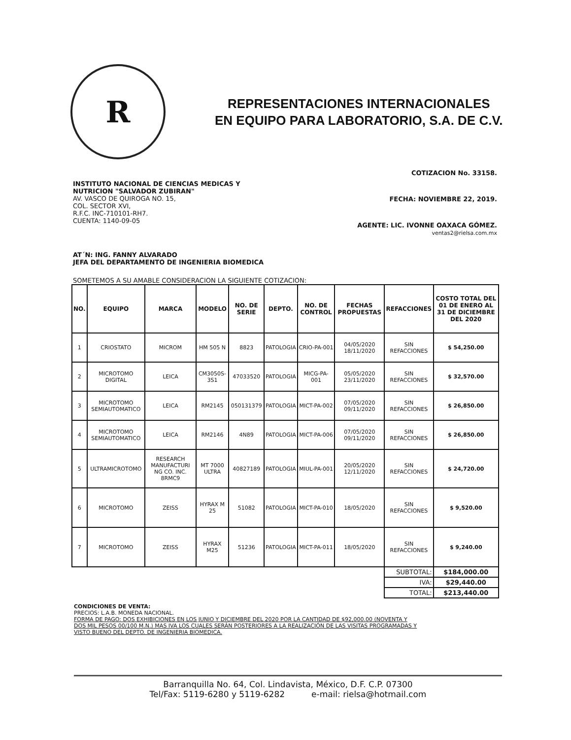R
REPRESENTACIONES INTERNACIONALES
EN EQUIPO PARA LABORATORIO, S.A. DE C.V.
INSTITUTO NACIONAL DE CIENCIAS MEDICAS Y
NUTRICION "SALVADOR ZUBIRAN"
AV. VASCO DE QUIROGA NO. 15,
COL. SECTOR XVI,
R.F.C. INC-710101-RH7.
CUENTA: 1140-09-05
COTIZACION No. 33158.
FECHA: NOVIEMBRE 22, 2019.
AGENTE: LIC. IVONNE OAXACA GÓMEZ.
ventas2@rielsa.com.mx
AT´N: ING. FANNY ALVARADO
JEFA DEL DEPARTAMENTO DE INGENIERIA BIOMEDICA
SOMETEMOS A SU AMABLE CONSIDERACION LA SIGUIENTE COTIZACION:
| NO. | EQUIPO | MARCA | MODELO | NO. DE SERIE | DEPTO. | NO. DE CONTROL | FECHAS PROPUESTAS | REFACCIONES | COSTO TOTAL DEL 01 DE ENERO AL 31 DE DICIEMBRE DEL 2020 |
| --- | --- | --- | --- | --- | --- | --- | --- | --- | --- |
| 1 | CRIOSTATO | MICROM | HM 505 N | 8823 | PATOLOGIA | CRIO-PA-001 | 04/05/2020 18/11/2020 | SIN REFACCIONES | $ 54,250.00 |
| 2 | MICROTOMO DIGITAL | LEICA | CM3050S-3S1 | 47033520 | PATOLOGIA | MICG-PA-001 | 05/05/2020 23/11/2020 | SIN REFACCIONES | $ 32,570.00 |
| 3 | MICROTOMO SEMIAUTOMATICO | LEICA | RM2145 | 050131379 | PATOLOGIA | MICT-PA-002 | 07/05/2020 09/11/2020 | SIN REFACCIONES | $ 26,850.00 |
| 4 | MICROTOMO SEMIAUTOMATICO | LEICA | RM2146 | 4N89 | PATOLOGIA | MICT-PA-006 | 07/05/2020 09/11/2020 | SIN REFACCIONES | $ 26,850.00 |
| 5 | ULTRAMICROTOMO | RESEARCH MANUFACTURI NG CO. INC. 8RMC9 | MT 7000 ULTRA | 40827189 | PATOLOGIA | MIUL-PA-001 | 20/05/2020 12/11/2020 | SIN REFACCIONES | $ 24,720.00 |
| 6 | MICROTOMO | ZEISS | HYRAX M 25 | 51082 | PATOLOGIA | MICT-PA-010 | 18/05/2020 | SIN REFACCIONES | $ 9,520.00 |
| 7 | MICROTOMO | ZEISS | HYRAX M25 | 51236 | PATOLOGIA | MICT-PA-011 | 18/05/2020 | SIN REFACCIONES | $ 9,240.00 |
| | | | | | | | | SUBTOTAL: | $184,000.00 |
| | | | | | | | | IVA: | $29,440.00 |
| | | | | | | | | TOTAL: | $213,440.00 |
CONDICIONES DE VENTA:
PRECIOS: L.A.B. MONEDA NACIONAL.
FORMA DE PAGO: DOS EXHIBICIONES EN LOS JUNIO Y DICIEMBRE DEL 2020 POR LA CANTIDAD DE $92,000.00 (NOVENTA Y DOS MIL PESOS 00/100 M.N.) MAS IVA LOS CUALES SERÁN POSTERIORES A LA REALIZACIÓN DE LAS VISITAS PROGRAMADAS Y VISTO BUENO DEL DEPTO. DE INGENIERIA BIOMEDICA.
Barranquilla No. 64, Col. Lindavista, México, D.F. C.P. 07300
Tel/Fax: 5119-6280 y 5119-6282 e-mail: rielsa@hotmail.com